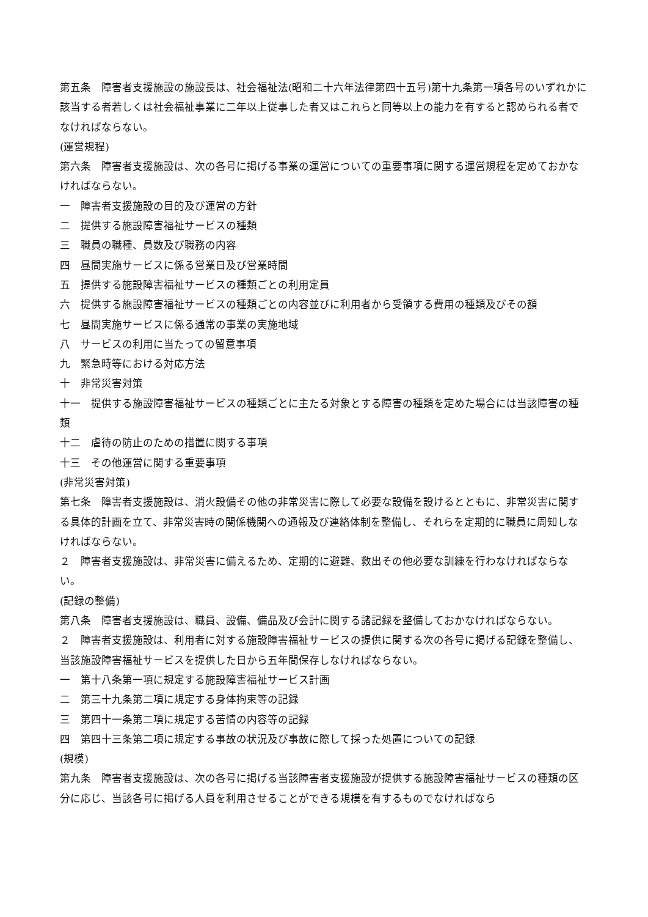第五条　障害者支援施設の施設長は、社会福祉法(昭和二十六年法律第四十五号)第十九条第一項各号のいずれかに該当する者若しくは社会福祉事業に二年以上従事した者又はこれらと同等以上の能力を有すると認められる者でなければならない。
(運営規程)
第六条　障害者支援施設は、次の各号に掲げる事業の運営についての重要事項に関する運営規程を定めておかなければならない。
一　障害者支援施設の目的及び運営の方針
二　提供する施設障害福祉サービスの種類
三　職員の職種、員数及び職務の内容
四　昼間実施サービスに係る営業日及び営業時間
五　提供する施設障害福祉サービスの種類ごとの利用定員
六　提供する施設障害福祉サービスの種類ごとの内容並びに利用者から受領する費用の種類及びその額
七　昼間実施サービスに係る通常の事業の実施地域
八　サービスの利用に当たっての留意事項
九　緊急時等における対応方法
十　非常災害対策
十一　提供する施設障害福祉サービスの種類ごとに主たる対象とする障害の種類を定めた場合には当該障害の種類
十二　虐待の防止のための措置に関する事項
十三　その他運営に関する重要事項
(非常災害対策)
第七条　障害者支援施設は、消火設備その他の非常災害に際して必要な設備を設けるとともに、非常災害に関する具体的計画を立て、非常災害時の関係機関への通報及び連絡体制を整備し、それらを定期的に職員に周知しなければならない。
２　障害者支援施設は、非常災害に備えるため、定期的に避難、救出その他必要な訓練を行わなければならない。
(記録の整備)
第八条　障害者支援施設は、職員、設備、備品及び会計に関する諸記録を整備しておかなければならない。
２　障害者支援施設は、利用者に対する施設障害福祉サービスの提供に関する次の各号に掲げる記録を整備し、当該施設障害福祉サービスを提供した日から五年間保存しなければならない。
一　第十八条第一項に規定する施設障害福祉サービス計画
二　第三十九条第二項に規定する身体拘束等の記録
三　第四十一条第二項に規定する苦情の内容等の記録
四　第四十三条第二項に規定する事故の状況及び事故に際して採った処置についての記録
(規模)
第九条　障害者支援施設は、次の各号に掲げる当該障害者支援施設が提供する施設障害福祉サービスの種類の区分に応じ、当該各号に掲げる人員を利用させることができる規模を有するものでなければなら